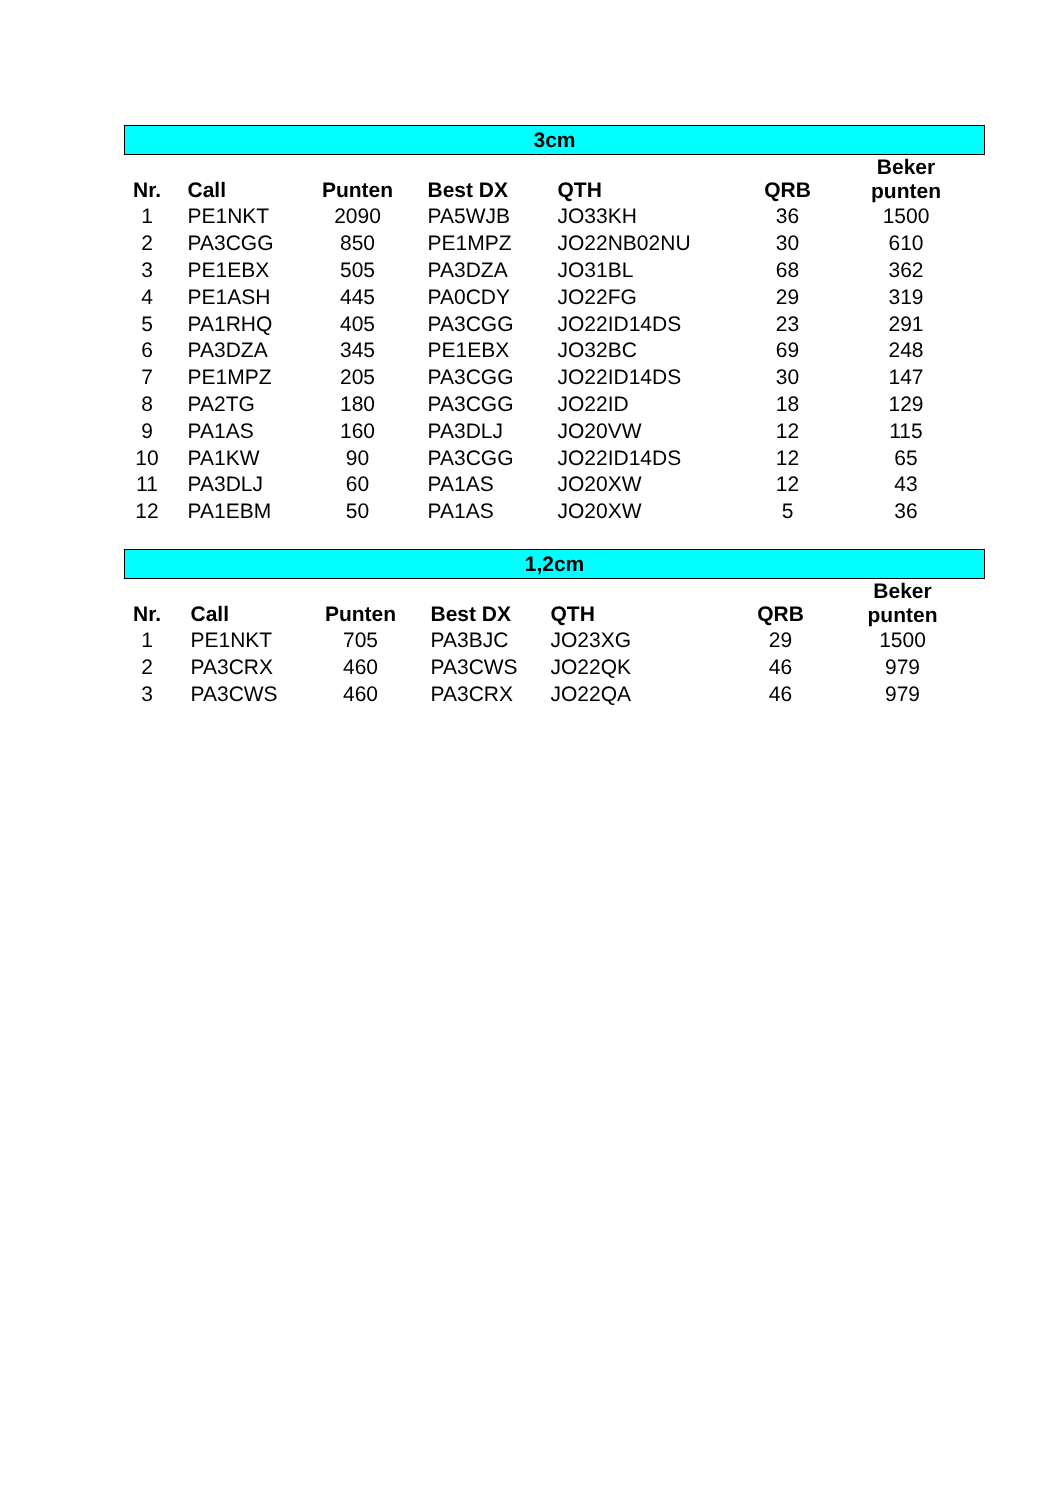| 3cm | | | | | | |
| Nr. | Call | Punten | Best DX | QTH | QRB | Beker punten |
| 1 | PE1NKT | 2090 | PA5WJB | JO33KH | 36 | 1500 |
| 2 | PA3CGG | 850 | PE1MPZ | JO22NB02NU | 30 | 610 |
| 3 | PE1EBX | 505 | PA3DZA | JO31BL | 68 | 362 |
| 4 | PE1ASH | 445 | PA0CDY | JO22FG | 29 | 319 |
| 5 | PA1RHQ | 405 | PA3CGG | JO22ID14DS | 23 | 291 |
| 6 | PA3DZA | 345 | PE1EBX | JO32BC | 69 | 248 |
| 7 | PE1MPZ | 205 | PA3CGG | JO22ID14DS | 30 | 147 |
| 8 | PA2TG | 180 | PA3CGG | JO22ID | 18 | 129 |
| 9 | PA1AS | 160 | PA3DLJ | JO20VW | 12 | 115 |
| 10 | PA1KW | 90 | PA3CGG | JO22ID14DS | 12 | 65 |
| 11 | PA3DLJ | 60 | PA1AS | JO20XW | 12 | 43 |
| 12 | PA1EBM | 50 | PA1AS | JO20XW | 5 | 36 |
| 1,2cm | | | | | | |
| Nr. | Call | Punten | Best DX | QTH | QRB | Beker punten |
| 1 | PE1NKT | 705 | PA3BJC | JO23XG | 29 | 1500 |
| 2 | PA3CRX | 460 | PA3CWS | JO22QK | 46 | 979 |
| 3 | PA3CWS | 460 | PA3CRX | JO22QA | 46 | 979 |